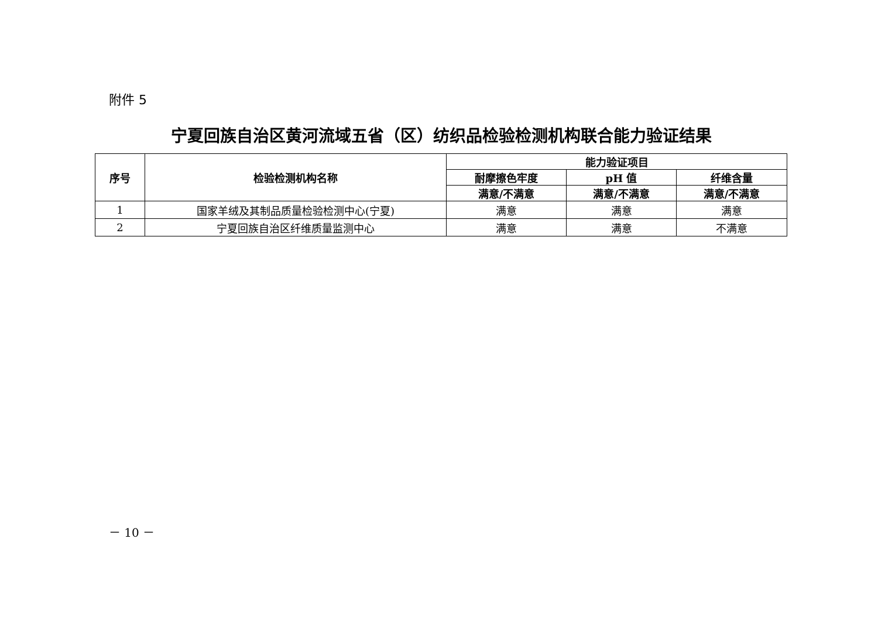附件 5
宁夏回族自治区黄河流域五省（区）纺织品检验检测机构联合能力验证结果
| 序号 | 检验检测机构名称 | 能力验证项目 | | |
| --- | --- | --- | --- | --- |
| | | 耐摩擦色牢度 | pH 值 | 纤维含量 |
| | | 满意/不满意 | 满意/不满意 | 满意/不满意 |
| 1 | 国家羊绒及其制品质量检验检测中心(宁夏) | 满意 | 满意 | 满意 |
| 2 | 宁夏回族自治区纤维质量监测中心 | 满意 | 满意 | 不满意 |
－ 10 －